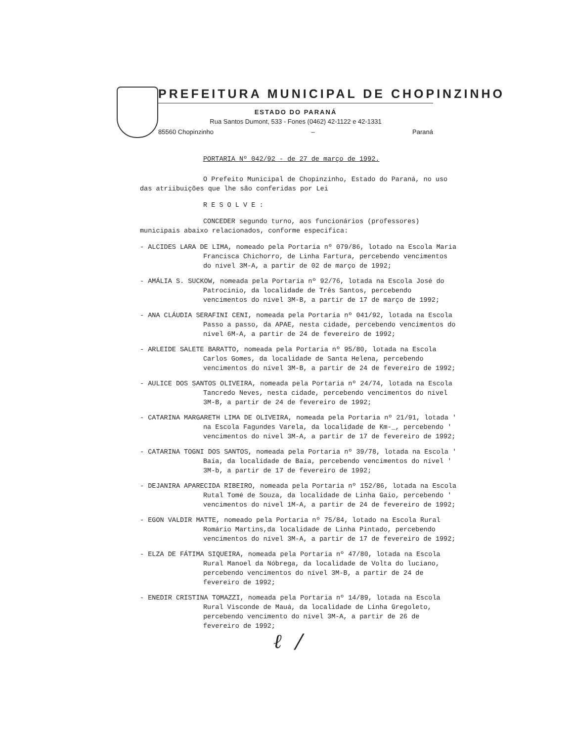PREFEITURA MUNICIPAL DE CHOPINZINHO
ESTADO DO PARANÁ
Rua Santos Dumont, 533 - Fones (0462) 42-1122 e 42-1331
85560 Chopinzinho – Paraná
PORTARIA Nº 042/92 - de 27 de março de 1992.
O Prefeito Municipal de Chopinzinho, Estado do Paraná, no uso das atriibuições que lhe são conferidas por Lei
R E S O L V E :
CONCEDER segundo turno, aos funcionários (professores) municipais abaixo relacionados, conforme especifica:
- ALCIDES LARA DE LIMA, nomeado pela Portaria nº 079/86, lotado na Escola Maria Francisca Chichorro, de Linha Fartura, percebendo vencimentos do nível 3M-A, a partir de 02 de março de 1992;
- AMÁLIA S. SUCKOW, nomeada pela Portaria nº 92/76, lotada na Escola José do Patrocínio, da localidade de Três Santos, percebendo vencimentos do nível 3M-B, a partir de 17 de março de 1992;
- ANA CLÁUDIA SERAFINI CENI, nomeada pela Portaria nº 041/92, lotada na Escola Passo a passo, da APAE, nesta cidade, percebendo vencimentos do nível 6M-A, a partir de 24 de fevereiro de 1992;
- ARLEIDE SALETE BARATTO, nomeada pela Portaria nº 95/80, lotada na Escola Carlos Gomes, da localidade de Santa Helena, percebendo vencimentos do nível 3M-B, a partir de 24 de fevereiro de 1992;
- AULICE DOS SANTOS OLIVEIRA, nomeada pela Portaria nº 24/74, lotada na Escola Tancredo Neves, nesta cidade, percebendo vencimentos do nível 3M-B, a partir de 24 de fevereiro de 1992;
- CATARINA MARGARETH LIMA DE OLIVEIRA, nomeada pela Portaria nº 21/91, lotada ' na Escola Fagundes Varela, da localidade de Km-_, percebendo ' vencimentos do nível 3M-A, a partir de 17 de fevereiro de 1992;
- CATARINA TOGNI DOS SANTOS, nomeada pela Portaria nº 39/78, lotada na Escola ' Baía, da localidade de Baía, percebendo vencimentos do nível ' 3M-b, a partir de 17 de fevereiro de 1992;
- DEJANIRA APARECIDA RIBEIRO, nomeada pela Portaria nº 152/86, lotada na Escola Rutal Tomé de Souza, da localidade de Linha Gaio, percebendo ' vencimentos do nível 1M-A, a partir de 24 de fevereiro de 1992;
- EGON VALDIR MATTE, nomeado pela Portaria nº 75/84, lotado na Escola Rural Romário Martins,da localidade de Linha Pintado, percebendo vencimentos do nível 3M-A, a partir de 17 de fevereiro de 1992;
- ELZA DE FÁTIMA SIQUEIRA, nomeada pela Portaria nº 47/80, lotada na Escola Rural Manoel da Nóbrega, da localidade de Volta do luciano, percebendo vencimentos do nível 3M-B, a partir de 24 de fevereiro de 1992;
- ENEDIR CRISTINA TOMAZZI, nomeada pela Portaria nº 14/89, lotada na Escola Rural Visconde de Mauá, da localidade de Linha Gregoleto, percebendo vencimento do nível 3M-A, a partir de 26 de fevereiro de 1992;
ℓ /